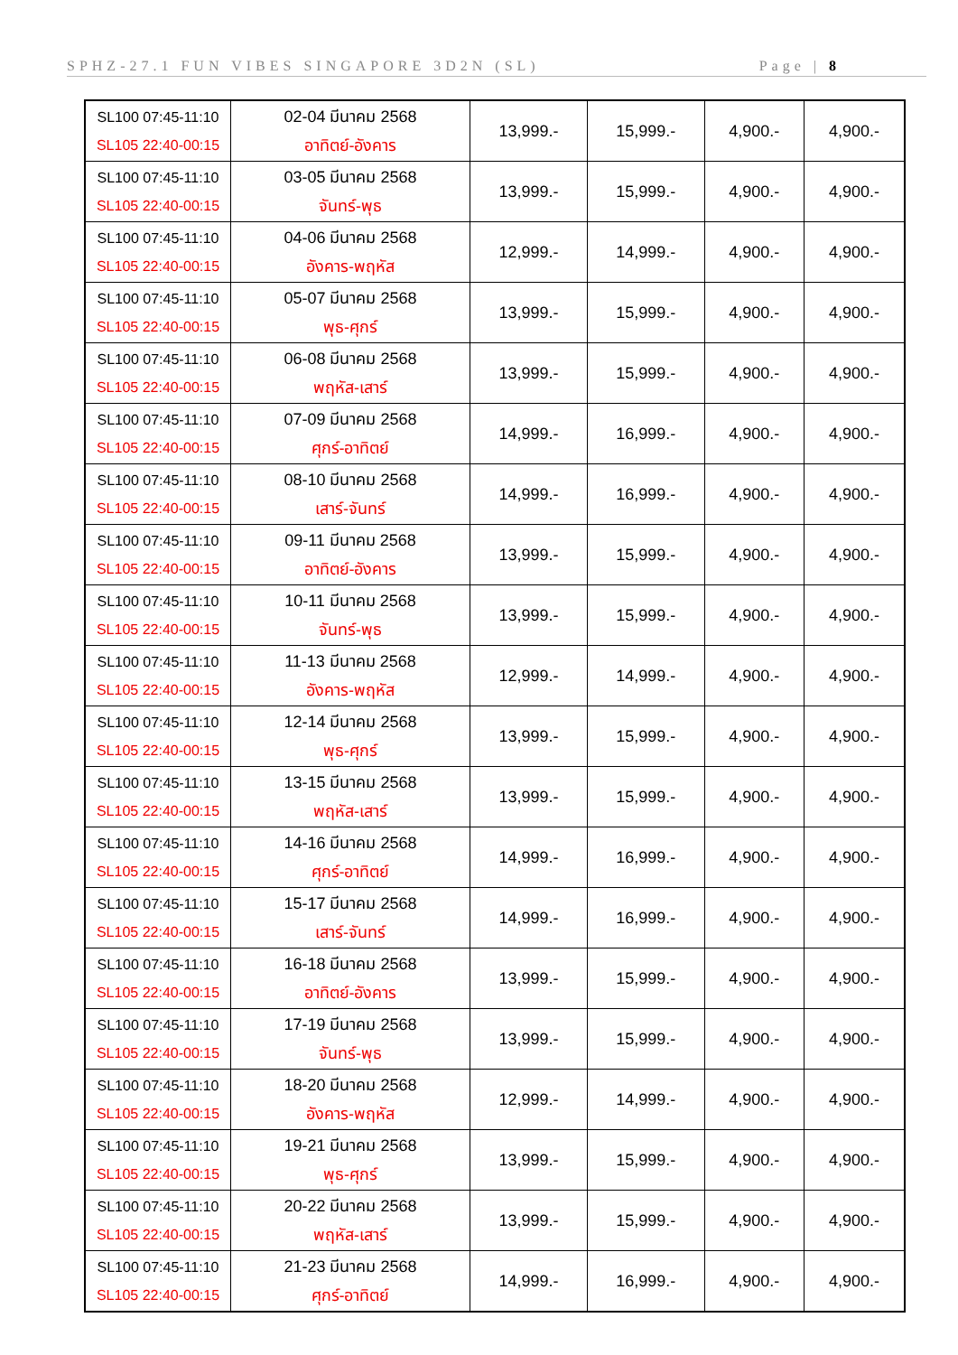SPHZ-27.1 FUN VIBES SINGAPORE 3D2N (SL) Page | 8
| SL100 07:45-11:10 SL105 22:40-00:15 | 02-04 มีนาคม 2568 อาทิตย์-อังคาร | 13,999.- | 15,999.- | 4,900.- | 4,900.- |
| SL100 07:45-11:10 SL105 22:40-00:15 | 03-05 มีนาคม 2568 จันทร์-พุธ | 13,999.- | 15,999.- | 4,900.- | 4,900.- |
| SL100 07:45-11:10 SL105 22:40-00:15 | 04-06 มีนาคม 2568 อังคาร-พฤหัส | 12,999.- | 14,999.- | 4,900.- | 4,900.- |
| SL100 07:45-11:10 SL105 22:40-00:15 | 05-07 มีนาคม 2568 พุธ-ศุกร์ | 13,999.- | 15,999.- | 4,900.- | 4,900.- |
| SL100 07:45-11:10 SL105 22:40-00:15 | 06-08 มีนาคม 2568 พฤหัส-เสาร์ | 13,999.- | 15,999.- | 4,900.- | 4,900.- |
| SL100 07:45-11:10 SL105 22:40-00:15 | 07-09 มีนาคม 2568 ศุกร์-อาทิตย์ | 14,999.- | 16,999.- | 4,900.- | 4,900.- |
| SL100 07:45-11:10 SL105 22:40-00:15 | 08-10 มีนาคม 2568 เสาร์-จันทร์ | 14,999.- | 16,999.- | 4,900.- | 4,900.- |
| SL100 07:45-11:10 SL105 22:40-00:15 | 09-11 มีนาคม 2568 อาทิตย์-อังคาร | 13,999.- | 15,999.- | 4,900.- | 4,900.- |
| SL100 07:45-11:10 SL105 22:40-00:15 | 10-11 มีนาคม 2568 จันทร์-พุธ | 13,999.- | 15,999.- | 4,900.- | 4,900.- |
| SL100 07:45-11:10 SL105 22:40-00:15 | 11-13 มีนาคม 2568 อังคาร-พฤหัส | 12,999.- | 14,999.- | 4,900.- | 4,900.- |
| SL100 07:45-11:10 SL105 22:40-00:15 | 12-14 มีนาคม 2568 พุธ-ศุกร์ | 13,999.- | 15,999.- | 4,900.- | 4,900.- |
| SL100 07:45-11:10 SL105 22:40-00:15 | 13-15 มีนาคม 2568 พฤหัส-เสาร์ | 13,999.- | 15,999.- | 4,900.- | 4,900.- |
| SL100 07:45-11:10 SL105 22:40-00:15 | 14-16 มีนาคม 2568 ศุกร์-อาทิตย์ | 14,999.- | 16,999.- | 4,900.- | 4,900.- |
| SL100 07:45-11:10 SL105 22:40-00:15 | 15-17 มีนาคม 2568 เสาร์-จันทร์ | 14,999.- | 16,999.- | 4,900.- | 4,900.- |
| SL100 07:45-11:10 SL105 22:40-00:15 | 16-18 มีนาคม 2568 อาทิตย์-อังคาร | 13,999.- | 15,999.- | 4,900.- | 4,900.- |
| SL100 07:45-11:10 SL105 22:40-00:15 | 17-19 มีนาคม 2568 จันทร์-พุธ | 13,999.- | 15,999.- | 4,900.- | 4,900.- |
| SL100 07:45-11:10 SL105 22:40-00:15 | 18-20 มีนาคม 2568 อังคาร-พฤหัส | 12,999.- | 14,999.- | 4,900.- | 4,900.- |
| SL100 07:45-11:10 SL105 22:40-00:15 | 19-21 มีนาคม 2568 พุธ-ศุกร์ | 13,999.- | 15,999.- | 4,900.- | 4,900.- |
| SL100 07:45-11:10 SL105 22:40-00:15 | 20-22 มีนาคม 2568 พฤหัส-เสาร์ | 13,999.- | 15,999.- | 4,900.- | 4,900.- |
| SL100 07:45-11:10 SL105 22:40-00:15 | 21-23 มีนาคม 2568 ศุกร์-อาทิตย์ | 14,999.- | 16,999.- | 4,900.- | 4,900.- |